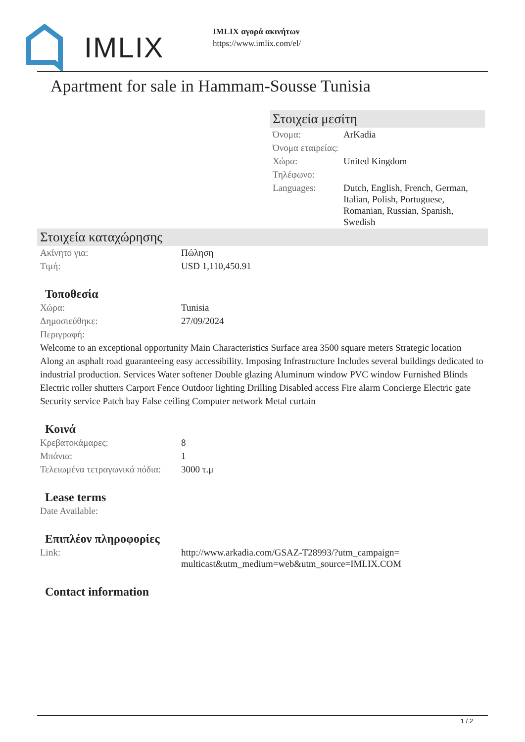IMLIX
IMLIX αγορά ακινήτων
https://www.imlix.com/el/
Apartment for sale in Hammam-Sousse Tunisia
Στοιχεία μεσίτη
| Όνομα: | ArKadia |
| Όνομα εταιρείας: | |
| Χώρα: | United Kingdom |
| Τηλέφωνο: | |
| Languages: | Dutch, English, French, German, Italian, Polish, Portuguese, Romanian, Russian, Spanish, Swedish |
Στοιχεία καταχώρησης
| Ακίνητο για: | Πώληση |
| Τιμή: | USD 1,110,450.91 |
Τοποθεσία
| Χώρα: | Tunisia |
| Δημοσιεύθηκε: | 27/09/2024 |
| Περιγραφή: | |
Welcome to an exceptional opportunity Main Characteristics Surface area 3500 square meters Strategic location Along an asphalt road guaranteeing easy accessibility. Imposing Infrastructure Includes several buildings dedicated to industrial production. Services Water softener Double glazing Aluminum window PVC window Furnished Blinds Electric roller shutters Carport Fence Outdoor lighting Drilling Disabled access Fire alarm Concierge Electric gate Security service Patch bay False ceiling Computer network Metal curtain
Κοινά
| Κρεβατοκάμαρες: | 8 |
| Μπάνια: | 1 |
| Τελειωμένα τετραγωνικά πόδια: | 3000 τ.μ |
Lease terms
| Date Available: | |
Επιπλέον πληροφορίες
| Link: | http://www.arkadia.com/GSAZ-T28993/?utm_campaign=multicast&utm_medium=web&utm_source=IMLIX.COM |
Contact information
1 / 2